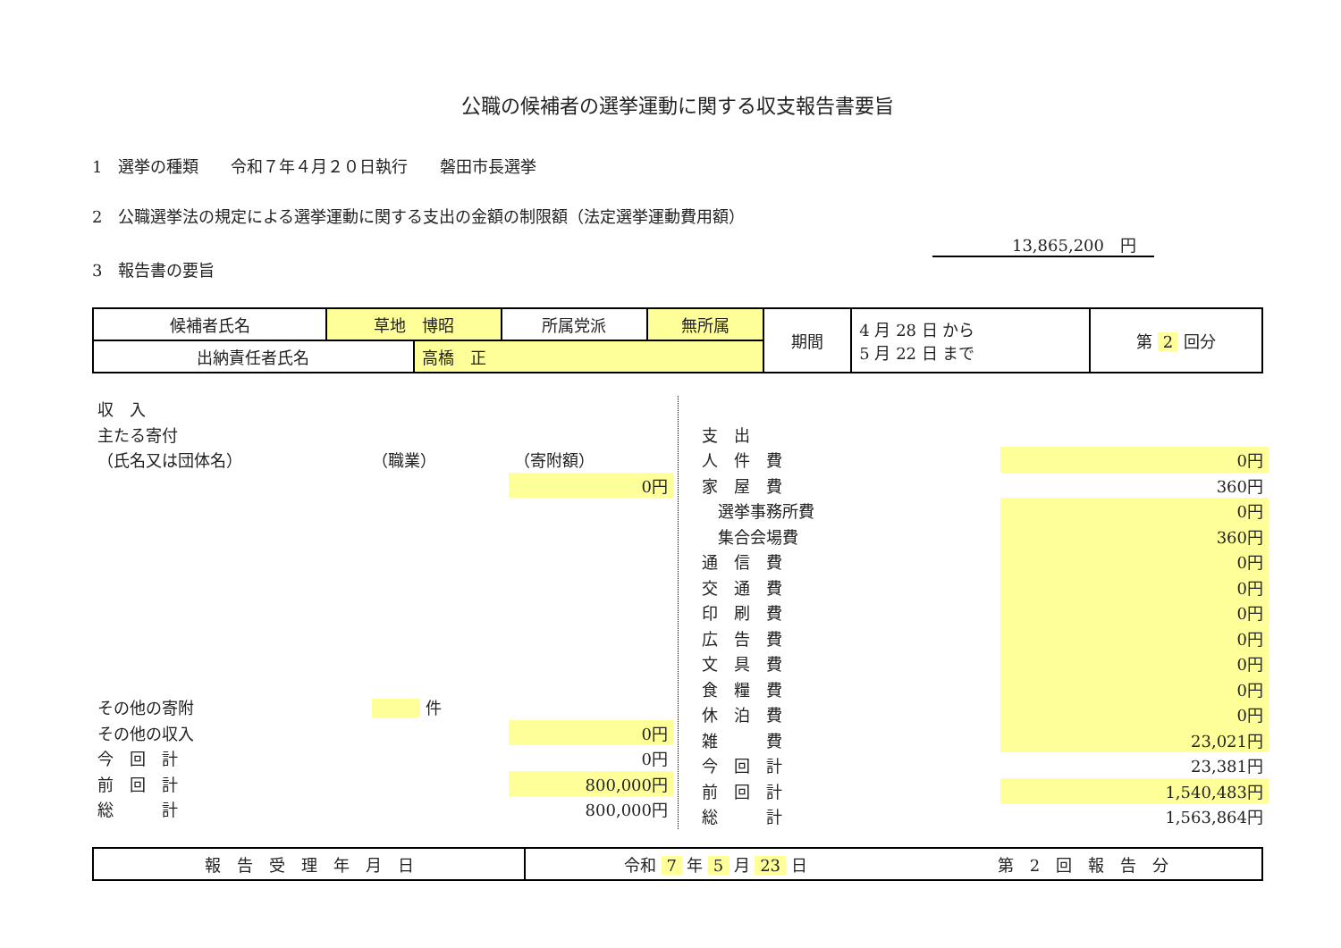公職の候補者の選挙運動に関する収支報告書要旨
1　選挙の種類　　令和７年４月２０日執行　　磐田市長選挙
2　公職選挙法の規定による選挙運動に関する支出の金額の制限額（法定選挙運動費用額）
13,865,200　円
3　報告書の要旨
| 候補者氏名 | 草地 博昭 | | 所属党派 | 無所属 | 期間 | 4 月 28 日 から 5 月 22 日 まで | 第 2 回分 |
| 出納責任者氏名 | | 高橋 正 | | | | | |
| 収 入 | | |
| 主たる寄付 | | |
| （氏名又は団体名） | （職業） | （寄附額） |
| | | 0円 |
| その他の寄附 | 件 | |
| その他の収入 | | 0円 |
| 今 回 計 | | 0円 |
| 前 回 計 | | 800,000円 |
| 総 計 | | 800,000円 |
| 支 出 | |
| 人 件 費 | 0円 |
| 家 屋 費 | 360円 |
| 選挙事務所費 | 0円 |
| 集合会場費 | 360円 |
| 通 信 費 | 0円 |
| 交 通 費 | 0円 |
| 印 刷 費 | 0円 |
| 広 告 費 | 0円 |
| 文 具 費 | 0円 |
| 食 糧 費 | 0円 |
| 休 泊 費 | 0円 |
| 雑 費 | 23,021円 |
| 今 回 計 | 23,381円 |
| 前 回 計 | 1,540,483円 |
| 総 計 | 1,563,864円 |
| 報 告 受 理 年 月 日 | 令和 7 年 5 月 23 日 | 第 2 回 報 告 分 |